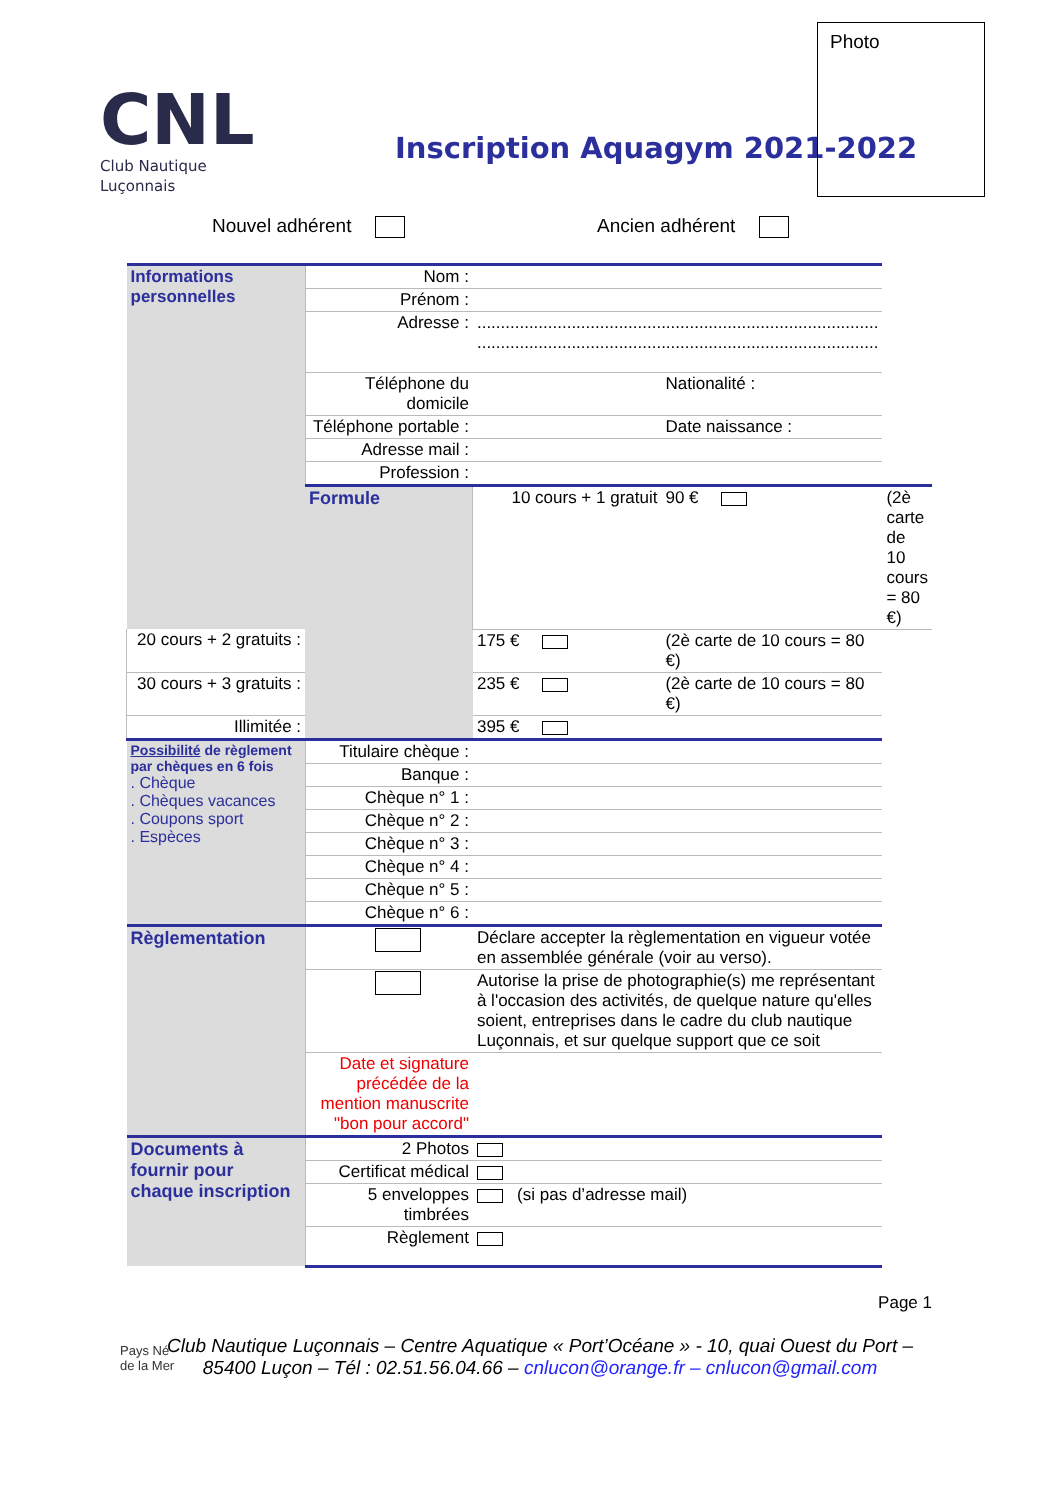CNL
Club Nautique Luçonnais
Inscription Aquagym 2021-2022
Photo
Nouvel adhérent Ancien adhérent
| Informations personnelles | Nom : | | | |
| | Prénom : | | | |
| | Adresse : | ..................................................................................... ..................................................................................... | | |
| | Téléphone du domicile | | Nationalité : | |
| | Téléphone portable : | | Date naissance : | |
| | Adresse mail : | | | |
| | Profession : | | | |
| | Formule | 10 cours + 1 gratuit | 90 € | (2è carte de 10 cours = 80 €) |
| 20 cours + 2 gratuits : | | 175 € | (2è carte de 10 cours = 80 €) | |
| 30 cours + 3 gratuits : | | 235 € | (2è carte de 10 cours = 80 €) | |
| Illimitée : | | 395 € | | |
| Possibilité de règlement par chèques en 6 fois . Chèque . Chèques vacances . Coupons sport . Espèces | Titulaire chèque : | | | |
| | Banque : | | | |
| | Chèque n° 1 : | | | |
| | Chèque n° 2 : | | | |
| | Chèque n° 3 : | | | |
| | Chèque n° 4 : | | | |
| | Chèque n° 5 : | | | |
| | Chèque n° 6 : | | | |
| Règlementation | | Déclare accepter la règlementation en vigueur votée en assemblée générale (voir au verso). | | |
| | | Autorise la prise de photographie(s) me représentant à l'occasion des activités, de quelque nature qu'elles soient, entreprises dans le cadre du club nautique Luçonnais, et sur quelque support que ce soit | | |
| | Date et signature précédée de la mention manuscrite "bon pour accord" | | | |
| Documents à fournir pour chaque inscription | 2 Photos | | | |
| | Certificat médical | | | |
| | 5 enveloppes timbrées | (si pas d’adresse mail) | | |
| | Règlement | | | |
Page 1
Pays Né
de la Mer
Club Nautique Luçonnais – Centre Aquatique « Port’Océane » - 10, quai Ouest du Port – 85400 Luçon – Tél : 02.51.56.04.66 – cnlucon@orange.fr – cnlucon@gmail.com